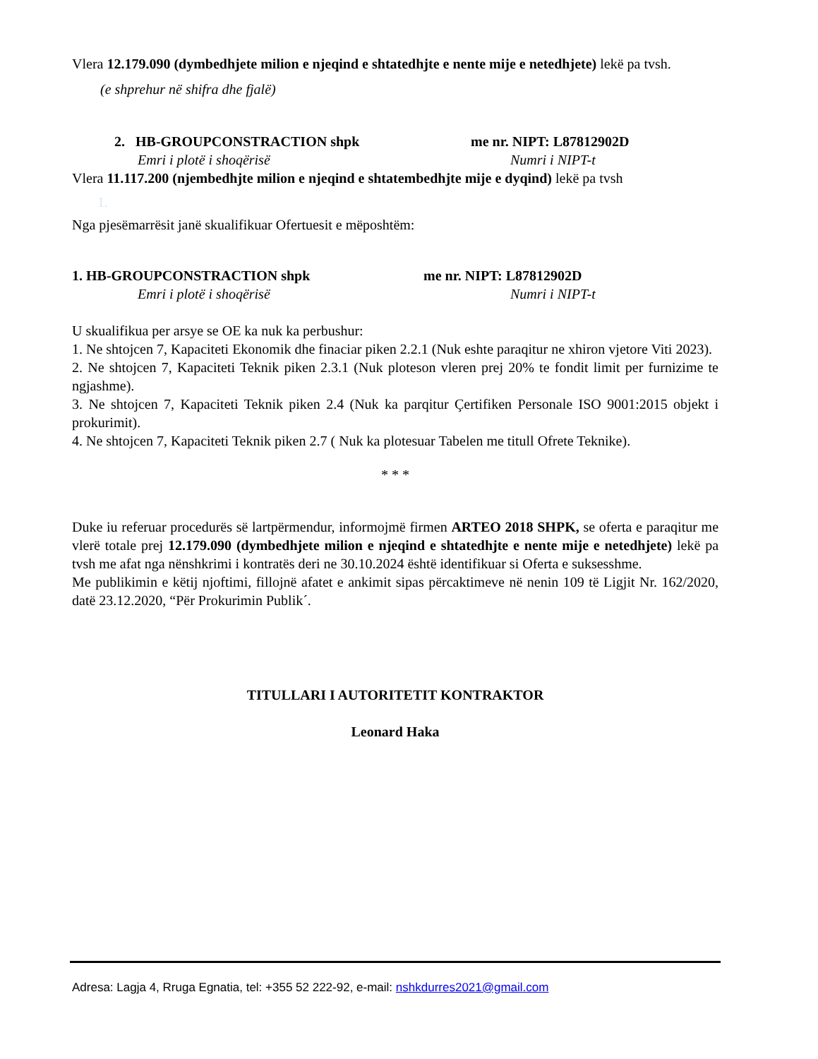Vlera 12.179.090 (dymbedhjete milion e njeqind e shtatedhjte e nente mije e netedhjete) lekë pa tvsh.
(e shprehur në shifra dhe fjalë)
2. HB-GROUPCONSTRACTION shpk me nr. NIPT: L87812902D
Emri i plotë i shoqërisë Numri i NIPT-t
Vlera 11.117.200 (njembedhjte milion e njeqind e shtatembedhjte mije e dyqind) lekë pa tvsh
1.
Nga pjesëmarrësit janë skualifikuar Ofertuesit e mëposhtëm:
1. HB-GROUPCONSTRACTION shpk me nr. NIPT: L87812902D
Emri i plotë i shoqërisë Numri i NIPT-t
U skualifikua per arsye se OE ka nuk ka perbushur:
1. Ne shtojcen 7, Kapaciteti Ekonomik dhe finaciar piken 2.2.1 (Nuk eshte paraqitur ne xhiron vjetore Viti 2023).
2. Ne shtojcen 7, Kapaciteti Teknik piken 2.3.1 (Nuk ploteson vleren prej 20% te fondit limit per furnizime te ngjashme).
3. Ne shtojcen 7, Kapaciteti Teknik piken 2.4 (Nuk ka parqitur Çertifiken Personale ISO 9001:2015 objekt i prokurimit).
4. Ne shtojcen 7, Kapaciteti Teknik piken 2.7 ( Nuk ka plotesuar Tabelen me titull Ofrete Teknike).
* * *
Duke iu referuar procedurës së lartpërmendur, informojmë firmen ARTEO 2018 SHPK, se oferta e paraqitur me vlerë totale prej 12.179.090 (dymbedhjete milion e njeqind e shtatedhjte e nente mije e netedhjete) lekë pa tvsh me afat nga nënshkrimi i kontratës deri ne 30.10.2024 është identifikuar si Oferta e suksesshme.
Me publikimin e këtij njoftimi, fillojnë afatet e ankimit sipas përcaktimeve në nenin 109 të Ligjit Nr. 162/2020, datë 23.12.2020, “Për Prokurimin Publik´.
TITULLARI I AUTORITETIT KONTRAKTOR
Leonard Haka
Adresa: Lagja 4, Rruga Egnatia, tel: +355 52 222-92, e-mail: nshkdurres2021@gmail.com